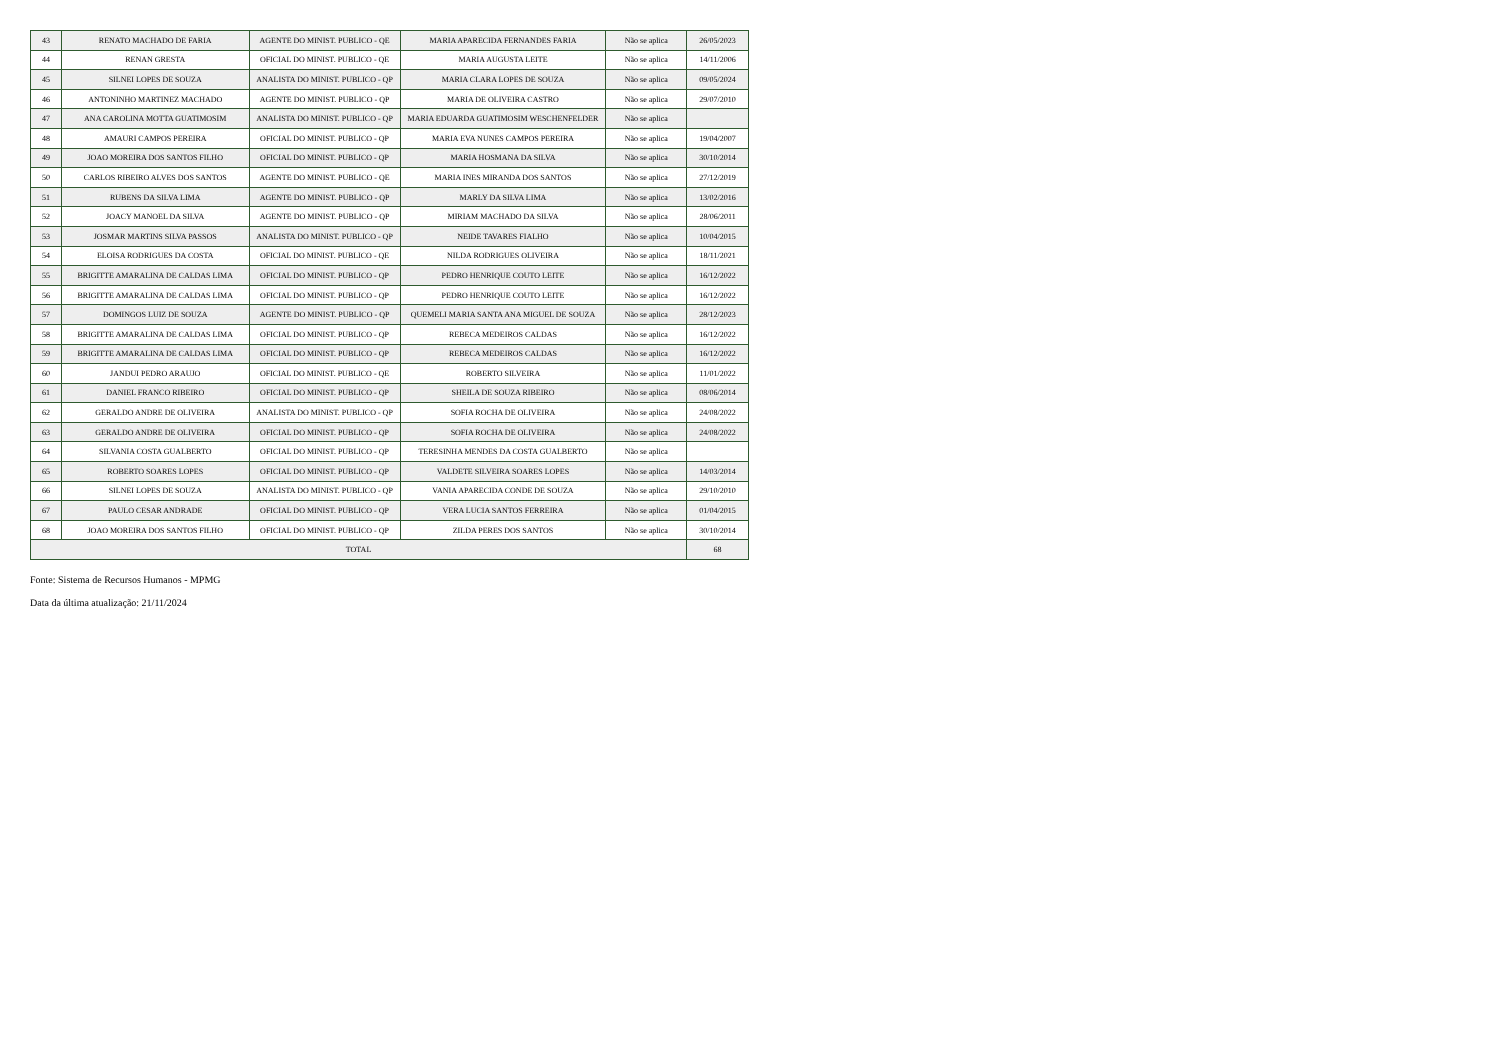| 43 | RENATO MACHADO DE FARIA | AGENTE DO MINIST. PUBLICO - QE | MARIA APARECIDA FERNANDES FARIA | Não se aplica | 26/05/2023 |
| 44 | RENAN GRESTA | OFICIAL DO MINIST. PUBLICO - QE | MARIA AUGUSTA LEITE | Não se aplica | 14/11/2006 |
| 45 | SILNEI LOPES DE SOUZA | ANALISTA DO MINIST. PUBLICO - QP | MARIA CLARA LOPES DE SOUZA | Não se aplica | 09/05/2024 |
| 46 | ANTONINHO MARTINEZ MACHADO | AGENTE DO MINIST. PUBLICO - QP | MARIA DE OLIVEIRA CASTRO | Não se aplica | 29/07/2010 |
| 47 | ANA CAROLINA MOTTA GUATIMOSIM | ANALISTA DO MINIST. PUBLICO - QP | MARIA EDUARDA GUATIMOSIM WESCHENFELDER | Não se aplica | |
| 48 | AMAURI CAMPOS PEREIRA | OFICIAL DO MINIST. PUBLICO - QP | MARIA EVA NUNES CAMPOS PEREIRA | Não se aplica | 19/04/2007 |
| 49 | JOAO MOREIRA DOS SANTOS FILHO | OFICIAL DO MINIST. PUBLICO - QP | MARIA HOSMANA DA SILVA | Não se aplica | 30/10/2014 |
| 50 | CARLOS RIBEIRO ALVES DOS SANTOS | AGENTE DO MINIST. PUBLICO - QE | MARIA INES MIRANDA DOS SANTOS | Não se aplica | 27/12/2019 |
| 51 | RUBENS DA SILVA LIMA | AGENTE DO MINIST. PUBLICO - QP | MARLY DA SILVA LIMA | Não se aplica | 13/02/2016 |
| 52 | JOACY MANOEL DA SILVA | AGENTE DO MINIST. PUBLICO - QP | MIRIAM MACHADO DA SILVA | Não se aplica | 28/06/2011 |
| 53 | JOSMAR MARTINS SILVA PASSOS | ANALISTA DO MINIST. PUBLICO - QP | NEIDE TAVARES FIALHO | Não se aplica | 10/04/2015 |
| 54 | ELOISA RODRIGUES DA COSTA | OFICIAL DO MINIST. PUBLICO - QE | NILDA RODRIGUES OLIVEIRA | Não se aplica | 18/11/2021 |
| 55 | BRIGITTE AMARALINA DE CALDAS LIMA | OFICIAL DO MINIST. PUBLICO - QP | PEDRO HENRIQUE COUTO LEITE | Não se aplica | 16/12/2022 |
| 56 | BRIGITTE AMARALINA DE CALDAS LIMA | OFICIAL DO MINIST. PUBLICO - QP | PEDRO HENRIQUE COUTO LEITE | Não se aplica | 16/12/2022 |
| 57 | DOMINGOS LUIZ DE SOUZA | AGENTE DO MINIST. PUBLICO - QP | QUEMELI MARIA SANTA ANA MIGUEL DE SOUZA | Não se aplica | 28/12/2023 |
| 58 | BRIGITTE AMARALINA DE CALDAS LIMA | OFICIAL DO MINIST. PUBLICO - QP | REBECA MEDEIROS CALDAS | Não se aplica | 16/12/2022 |
| 59 | BRIGITTE AMARALINA DE CALDAS LIMA | OFICIAL DO MINIST. PUBLICO - QP | REBECA MEDEIROS CALDAS | Não se aplica | 16/12/2022 |
| 60 | JANDUI PEDRO ARAUJO | OFICIAL DO MINIST. PUBLICO - QE | ROBERTO SILVEIRA | Não se aplica | 11/01/2022 |
| 61 | DANIEL FRANCO RIBEIRO | OFICIAL DO MINIST. PUBLICO - QP | SHEILA DE SOUZA RIBEIRO | Não se aplica | 08/06/2014 |
| 62 | GERALDO ANDRE DE OLIVEIRA | ANALISTA DO MINIST. PUBLICO - QP | SOFIA ROCHA DE OLIVEIRA | Não se aplica | 24/08/2022 |
| 63 | GERALDO ANDRE DE OLIVEIRA | OFICIAL DO MINIST. PUBLICO - QP | SOFIA ROCHA DE OLIVEIRA | Não se aplica | 24/08/2022 |
| 64 | SILVANIA COSTA GUALBERTO | OFICIAL DO MINIST. PUBLICO - QP | TERESINHA MENDES DA COSTA GUALBERTO | Não se aplica | |
| 65 | ROBERTO SOARES LOPES | OFICIAL DO MINIST. PUBLICO - QP | VALDETE SILVEIRA SOARES LOPES | Não se aplica | 14/03/2014 |
| 66 | SILNEI LOPES DE SOUZA | ANALISTA DO MINIST. PUBLICO - QP | VANIA APARECIDA CONDE DE SOUZA | Não se aplica | 29/10/2010 |
| 67 | PAULO CESAR ANDRADE | OFICIAL DO MINIST. PUBLICO - QP | VERA LUCIA SANTOS FERREIRA | Não se aplica | 01/04/2015 |
| 68 | JOAO MOREIRA DOS SANTOS FILHO | OFICIAL DO MINIST. PUBLICO - QP | ZILDA PERES DOS SANTOS | Não se aplica | 30/10/2014 |
| TOTAL | | | | | 68 |
Fonte: Sistema de Recursos Humanos - MPMG
Data da última atualização: 21/11/2024